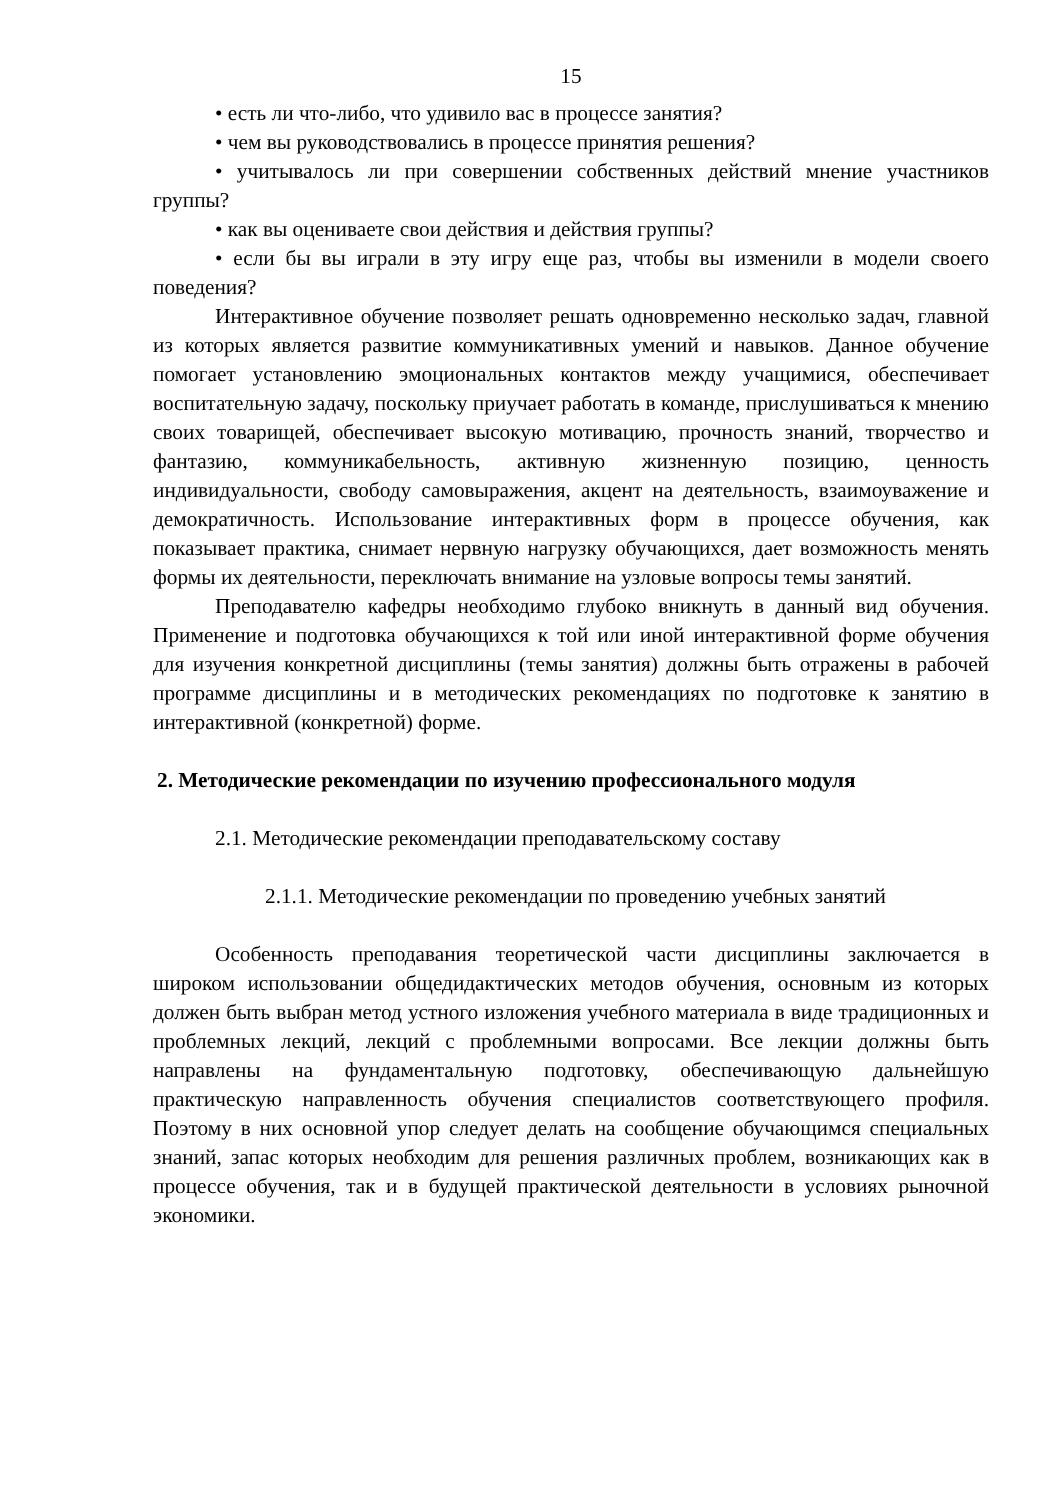15
• есть ли что-либо, что удивило вас в процессе занятия?
• чем вы руководствовались в процессе принятия решения?
• учитывалось ли при совершении собственных действий мнение участников группы?
• как вы оцениваете свои действия и действия группы?
• если бы вы играли в эту игру еще раз, чтобы вы изменили в модели своего поведения?
Интерактивное обучение позволяет решать одновременно несколько задач, главной из которых является развитие коммуникативных умений и навыков. Данное обучение помогает установлению эмоциональных контактов между учащимися, обеспечивает воспитательную задачу, поскольку приучает работать в команде, прислушиваться к мнению своих товарищей, обеспечивает высокую мотивацию, прочность знаний, творчество и фантазию, коммуникабельность, активную жизненную позицию, ценность индивидуальности, свободу самовыражения, акцент на деятельность, взаимоуважение и демократичность. Использование интерактивных форм в процессе обучения, как показывает практика, снимает нервную нагрузку обучающихся, дает возможность менять формы их деятельности, переключать внимание на узловые вопросы темы занятий.
Преподавателю кафедры необходимо глубоко вникнуть в данный вид обучения. Применение и подготовка обучающихся к той или иной интерактивной форме обучения для изучения конкретной дисциплины (темы занятия) должны быть отражены в рабочей программе дисциплины и в методических рекомендациях по подготовке к занятию в интерактивной (конкретной) форме.
2. Методические рекомендации по изучению профессионального модуля
2.1. Методические рекомендации преподавательскому составу
2.1.1. Методические рекомендации по проведению учебных занятий
Особенность преподавания теоретической части дисциплины заключается в широком использовании общедидактических методов обучения, основным из которых должен быть выбран метод устного изложения учебного материала в виде традиционных и проблемных лекций, лекций с проблемными вопросами. Все лекции должны быть направлены на фундаментальную подготовку, обеспечивающую дальнейшую практическую направленность обучения специалистов соответствующего профиля. Поэтому в них основной упор следует делать на сообщение обучающимся специальных знаний, запас которых необходим для решения различных проблем, возникающих как в процессе обучения, так и в будущей практической деятельности в условиях рыночной экономики.